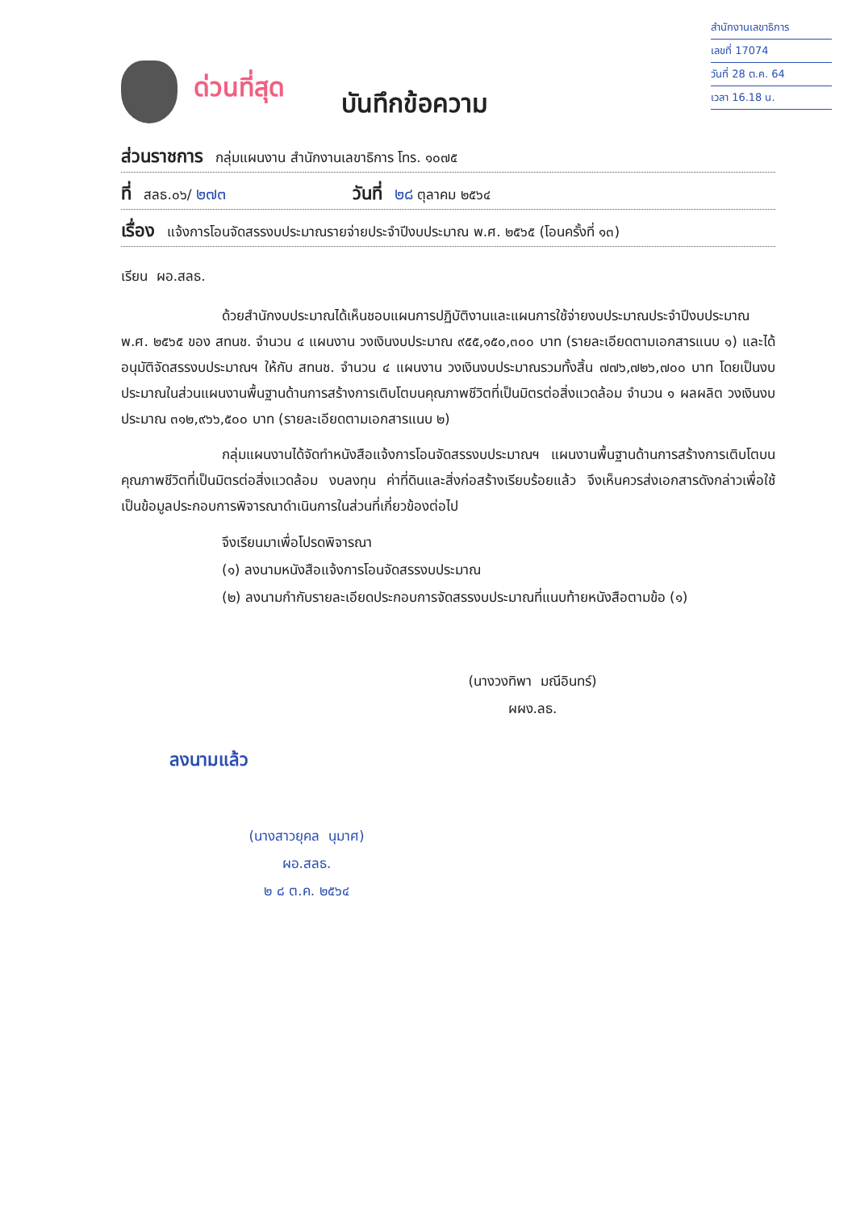สำนักงานเลขาธิการ
เลขที่ 17074
วันที่ 28 ต.ค. 64
เวลา 16.18 น.
ด่วนที่สุด
บันทึกข้อความ
ส่วนราชการ กลุ่มแผนงาน สำนักงานเลขาธิการ โทร. ๑๐๗๕
ที่ สลธ.๐๖/ ๒๗๓ วันที่ ๒๘ ตุลาคม ๒๕๖๔
เรื่อง แจ้งการโอนจัดสรรงบประมาณรายจ่ายประจำปีงบประมาณ พ.ศ. ๒๕๖๕ (โอนครั้งที่ ๑๓)
เรียน ผอ.สลธ.
ด้วยสำนักงบประมาณได้เห็นชอบแผนการปฏิบัติงานและแผนการใช้จ่ายงบประมาณประจำปีงบประมาณ พ.ศ. ๒๕๖๕ ของ สทนช. จำนวน ๔ แผนงาน วงเงินงบประมาณ ๙๕๕,๑๕๐,๓๐๐ บาท (รายละเอียดตามเอกสารแนบ ๑) และได้อนุมัติจัดสรรงบประมาณฯ ให้กับ สทนช. จำนวน ๔ แผนงาน วงเงินงบประมาณรวมทั้งสิ้น ๗๗๖,๗๒๖,๗๐๐ บาท โดยเป็นงบประมาณในส่วนแผนงานพื้นฐานด้านการสร้างการเติบโตบนคุณภาพชีวิตที่เป็นมิตรต่อสิ่งแวดล้อม จำนวน ๑ ผลผลิต วงเงินงบประมาณ ๓๑๒,๙๖๖,๕๐๐ บาท (รายละเอียดตามเอกสารแนบ ๒)
กลุ่มแผนงานได้จัดทำหนังสือแจ้งการโอนจัดสรรงบประมาณฯ แผนงานพื้นฐานด้านการสร้างการเติบโตบนคุณภาพชีวิตที่เป็นมิตรต่อสิ่งแวดล้อม งบลงทุน ค่าที่ดินและสิ่งก่อสร้างเรียบร้อยแล้ว จึงเห็นควรส่งเอกสารดังกล่าวเพื่อใช้เป็นข้อมูลประกอบการพิจารณาดำเนินการในส่วนที่เกี่ยวข้องต่อไป
จึงเรียนมาเพื่อโปรดพิจารณา
(๑) ลงนามหนังสือแจ้งการโอนจัดสรรงบประมาณ
(๒) ลงนามกำกับรายละเอียดประกอบการจัดสรรงบประมาณที่แนบท้ายหนังสือตามข้อ (๑)
(นางวงทิพา มณีอินทร์)
ผผง.ลธ.
ลงนามแล้ว
(นางสาวยุคล นุมาศ)
ผอ.สลธ.
๒ ๘ ต.ค. ๒๕๖๔